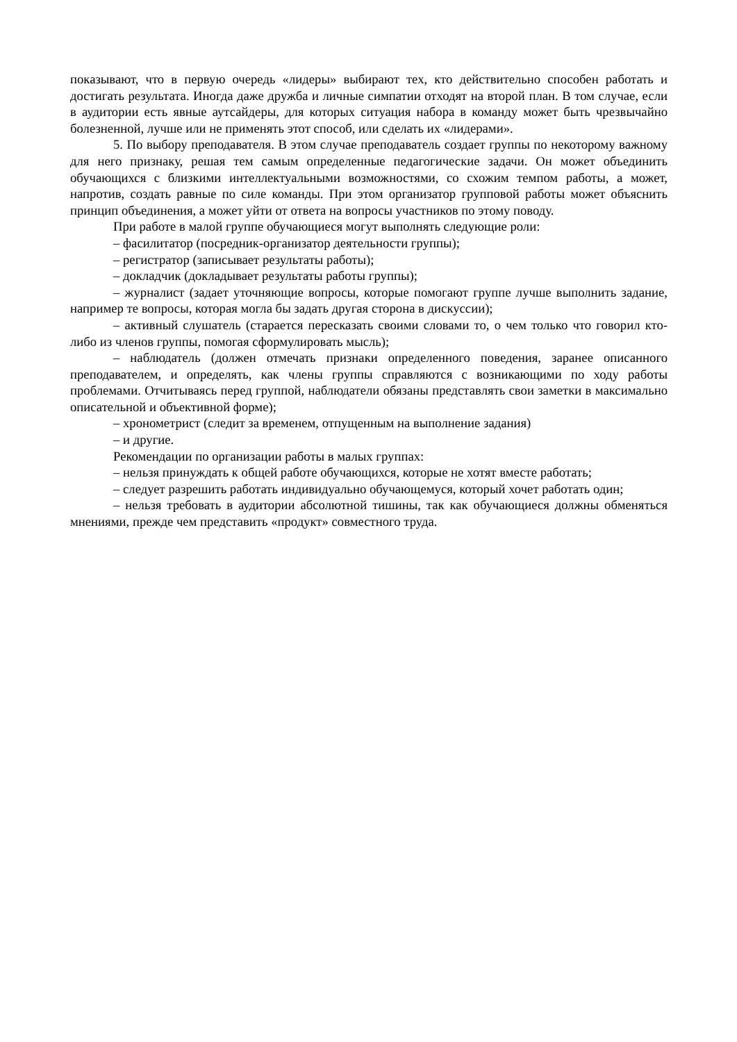показывают, что в первую очередь «лидеры» выбирают тех, кто действительно способен работать и достигать результата. Иногда даже дружба и личные симпатии отходят на второй план. В том случае, если в аудитории есть явные аутсайдеры, для которых ситуация набора в команду может быть чрезвычайно болезненной, лучше или не применять этот способ, или сделать их «лидерами».
5. По выбору преподавателя. В этом случае преподаватель создает группы по некоторому важному для него признаку, решая тем самым определенные педагогические задачи. Он может объединить обучающихся с близкими интеллектуальными возможностями, со схожим темпом работы, а может, напротив, создать равные по силе команды. При этом организатор групповой работы может объяснить принцип объединения, а может уйти от ответа на вопросы участников по этому поводу.
При работе в малой группе обучающиеся могут выполнять следующие роли:
– фасилитатор (посредник-организатор деятельности группы);
– регистратор (записывает результаты работы);
– докладчик (докладывает результаты работы группы);
– журналист (задает уточняющие вопросы, которые помогают группе лучше выполнить задание, например те вопросы, которая могла бы задать другая сторона в дискуссии);
– активный слушатель (старается пересказать своими словами то, о чем только что говорил кто-либо из членов группы, помогая сформулировать мысль);
– наблюдатель (должен отмечать признаки определенного поведения, заранее описанного преподавателем, и определять, как члены группы справляются с возникающими по ходу работы проблемами. Отчитываясь перед группой, наблюдатели обязаны представлять свои заметки в максимально описательной и объективной форме);
– хронометрист (следит за временем, отпущенным на выполнение задания)
– и другие.
Рекомендации по организации работы в малых группах:
– нельзя принуждать к общей работе обучающихся, которые не хотят вместе работать;
– следует разрешить работать индивидуально обучающемуся, который хочет работать один;
– нельзя требовать в аудитории абсолютной тишины, так как обучающиеся должны обменяться мнениями, прежде чем представить «продукт» совместного труда.